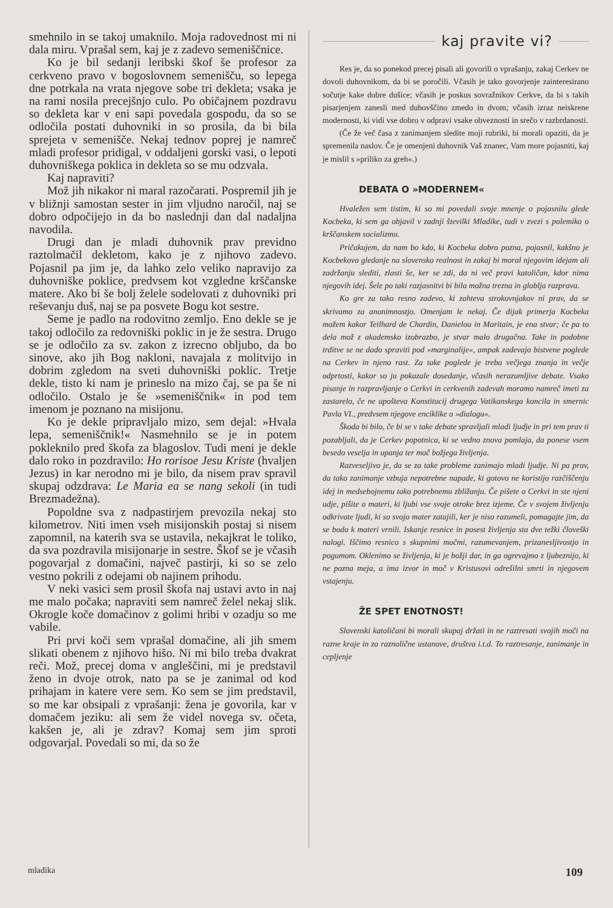smehnilo in se takoj umaknilo. Moja radovednost mi ni dala miru. Vprašal sem, kaj je z zadevo semeniščnice.
Ko je bil sedanji leribski škof še profesor za cerkveno pravo v bogoslovnem semenišču, so lepega dne potrkala na vrata njegove sobe tri dekleta; vsaka je na rami nosila precejšnjo culo. Po običajnem pozdravu so dekleta kar v eni sapi povedala gospodu, da so se odločila postati duhovniki in so prosila, da bi bila sprejeta v semenišče. Nekaj tednov poprej je namreč mladi profesor pridigal, v oddaljeni gorski vasi, o lepoti duhovniškega poklica in dekleta so se mu odzvala.
Kaj napraviti?
Mož jih nikakor ni maral razočarati. Pospremil jih je v bližnji samostan sester in jim vljudno naročil, naj se dobro odpočijejo in da bo naslednji dan dal nadaljna navodila.
Drugi dan je mladi duhovnik prav previdno raztolmačil dekletom, kako je z njihovo zadevo. Pojasnil pa jim je, da lahko zelo veliko napravijo za duhovniške poklice, predvsem kot vzgledne krščanske matere. Ako bi še bolj želele sodelovati z duhovniki pri reševanju duš, naj se pa posvete Bogu kot sestre.
Seme je padlo na rodovitno zemljo. Eno dekle se je takoj odločilo za redovniški poklic in je že sestra. Drugo se je odločilo za sv. zakon z izrecno obljubo, da bo sinove, ako jih Bog nakloni, navajala z molitvijo in dobrim zgledom na sveti duhovniški poklic. Tretje dekle, tisto ki nam je prineslo na mizo čaj, se pa še ni odločilo. Ostalo je še »semeniščnik« in pod tem imenom je poznano na misijonu.
Ko je dekle pripravljalo mizo, sem dejal: »Hvala lepa, semeniščnik!« Nasmehnilo se je in potem pokleknilo pred škofa za blagoslov. Tudi meni je dekle dalo roko in pozdravilo: Ho rorisoe Jesu Kriste (hvaljen Jezus) in kar nerodno mi je bilo, da nisem prav spravil skupaj odzdrava: Le Maria ea se nang sekoli (in tudi Brezmadežna).
Popoldne sva z nadpastirjem prevozila nekaj sto kilometrov. Niti imen vseh misijonskih postaj si nisem zapomnil, na katerih sva se ustavila, nekajkrat le toliko, da sva pozdravila misijonarje in sestre. Škof se je včasih pogovarjal z domačini, največ pastirji, ki so se zelo vestno pokrili z odejami ob najinem prihodu.
V neki vasici sem prosil škofa naj ustavi avto in naj me malo počaka; napraviti sem namreč želel nekaj slik. Okrogle koče domačinov z golimi hribi v ozadju so me vabile.
Pri prvi koči sem vprašal domačine, ali jih smem slikati obenem z njihovo hišo. Ni mi bilo treba dvakrat reči. Mož, precej doma v angleščini, mi je predstavil ženo in dvoje otrok, nato pa se je zanimal od kod prihajam in katere vere sem. Ko sem se jim predstavil, so me kar obsipali z vprašanji: žena je govorila, kar v domačem jeziku: ali sem že videl novega sv. očeta, kakšen je, ali je zdrav? Komaj sem jim sproti odgovarjal. Povedali so mi, da so že
kaj pravite vi?
Res je, da so ponekod precej pisali ali govorili o vprašanju, zakaj Cerkev ne dovoli duhovnikom, da bi se poročili. Včasih je tako govorjenje zainteresirano sočutje kake dobre dušice; včasih je poskus sovražnikov Cerkve, da bi s takih pisarjenjem zanesli med duhovščino zmedo in dvom; včasih izraz neiskrene modernosti, ki vidi vse dobro v odpravi vsake obveznosti in srečo v razbrdanosti.
(Če že več časa z zanimanjem sledite moji rubriki, bi morali opaziti, da je spremenila naslov. Če je omenjeni duhovnik Vaš znanec, Vam more pojasniti, kaj je mislil s »priliko za greh«.)
DEBATA O »MODERNEM«
Hvaležen sem tistim, ki so mi povedali svoje mnenje o pojasnilu glede Kocbeka, ki sem ga objavil v zadnji številki Mladike, tudi v zvezi s polemiko o krščanskem socializmu.
Pričakujem, da nam bo kdo, ki Kocbeka dobro pozna, pojasnil, kakšno je Kocbekovo gledanje na slovensko realnost in zakaj bi moral njegovim idejam ali zadržanju slediti, zlasti še, ker se zdi, da ni več pravi katoličan, kdor nima njegovih idej. Šele po taki razjasnitvi bi bila možna trezna in globlja razprava.
Ko gre za tako resno zadevo, ki zahteva strokovnjakov ni prav, da se skrivamo za anonimnostjo. Omenjam le nekaj. Če dijak primerja Kocbeka možem kakor Teilhard de Chardin, Danielou in Maritain, je ena stvar; če pa to dela mož z akademsko izobrazbo, je stvar malo drugačna. Take in podobne trditve se ne dado spraviti pod »marginalije«, ampak zadevajo bistvene poglede na Cerkev in njeno rast. Za take poglede je treba večjega znanja in večje odprtosti, kakor so ju pokazale dosedanje, včasih nerazumljive debate. Vsako pisanje in razpravljanje o Cerkvi in cerkvenih zadevah moramo namreč imeti za zastarelo, če ne upošteva Konstitucij drugega Vatikanskega koncila in smernic Pavla VI., predvsem njegove enciklike o »dialogu«.
Škoda bi bilo, če bi se v take debate spravljali mladi ljudje in pri tem prav ti pozabljali, da je Cerkev popotnica, ki se vedno znova pomlaja, da ponese vsem besedo veselja in upanja ter moč božjega življenja.
Razveseljivo je, da se za take probleme zanimajo mladi ljudje. Ni pa prav, da tako zanimanje vzbuja nepotrebne napade, ki gotovo ne koristijo razčiščenju idej in medsebojnemu tako potrebnemu zbližanju. Če pišete o Cerkvi in ste njeni udje, pišite o materi, ki ljubi vse svoje otroke brez izjeme. Če v svojem življenju odkrivate ljudi, ki so svojo mater zatajili, ker je niso razumeli, pomagajte jim, da se bodo k materi vrnili. Iskanje resnice in posest življenja sta dve težki človeški nalogi. Iščimo resnico s skupnimi močmi, razumevanjem, prizanesljivostjo in pogumom. Oklenimo se življenja, ki je božji dar, in ga ogrevajmo z ljubeznijo, ki ne pozna meja, a ima izvor in moč v Kristusovi odrešilni smrti in njegovem vstajenju.
ŽE SPET ENOTNOST!
Slovenski katoličani bi morali skupaj držati in ne raztresati svojih moči na razne kraje in za raznolične ustanove, društva i.t.d. To raztresanje, zanimanje in cepljenje
mladika 109